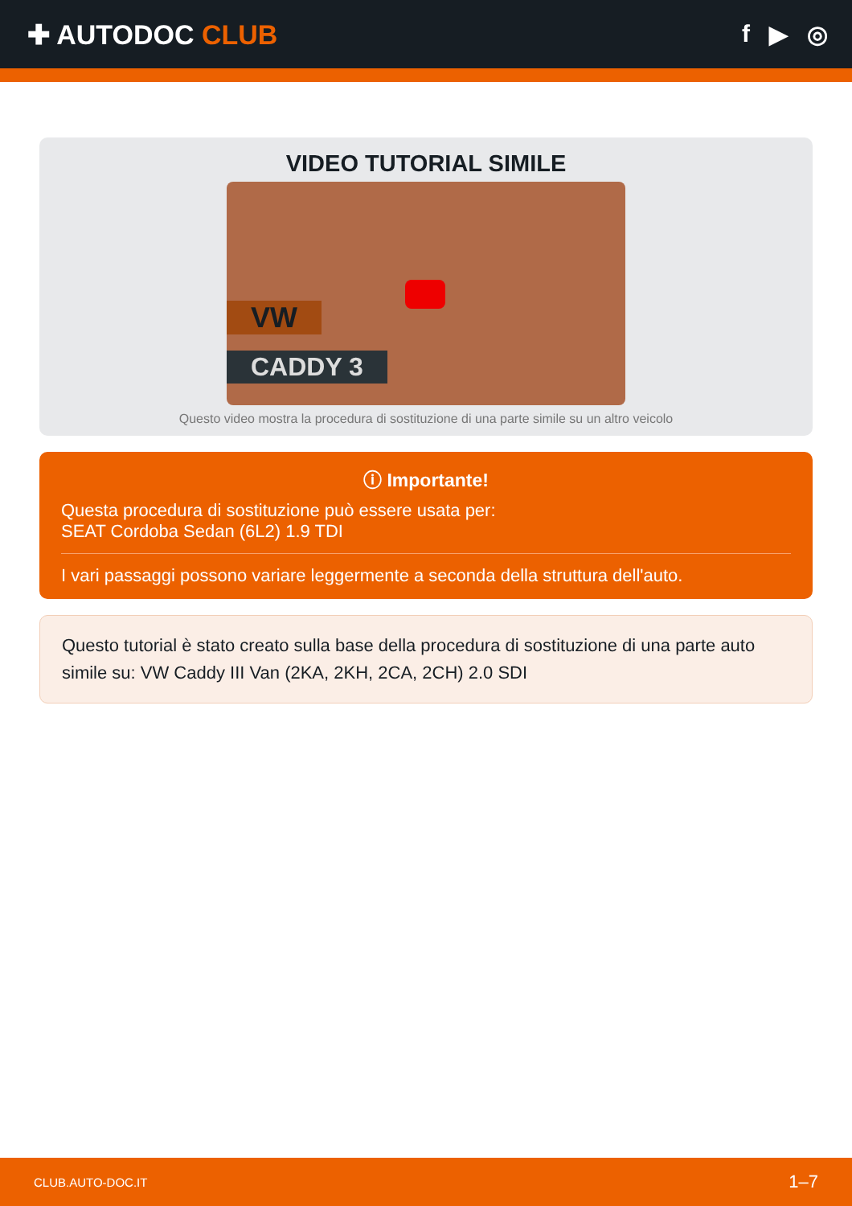✚ AUTODOC CLUB f ▶ ◎
VIDEO TUTORIAL SIMILE
VW
CADDY 3
Questo video mostra la procedura di sostituzione di una parte simile su un altro veicolo
ⓘ Importante!
Questa procedura di sostituzione può essere usata per:
SEAT Cordoba Sedan (6L2) 1.9 TDI
I vari passaggi possono variare leggermente a seconda della struttura dell'auto.
Questo tutorial è stato creato sulla base della procedura di sostituzione di una parte auto simile su: VW Caddy III Van (2KA, 2KH, 2CA, 2CH) 2.0 SDI
CLUB.AUTO-DOC.IT 1–7